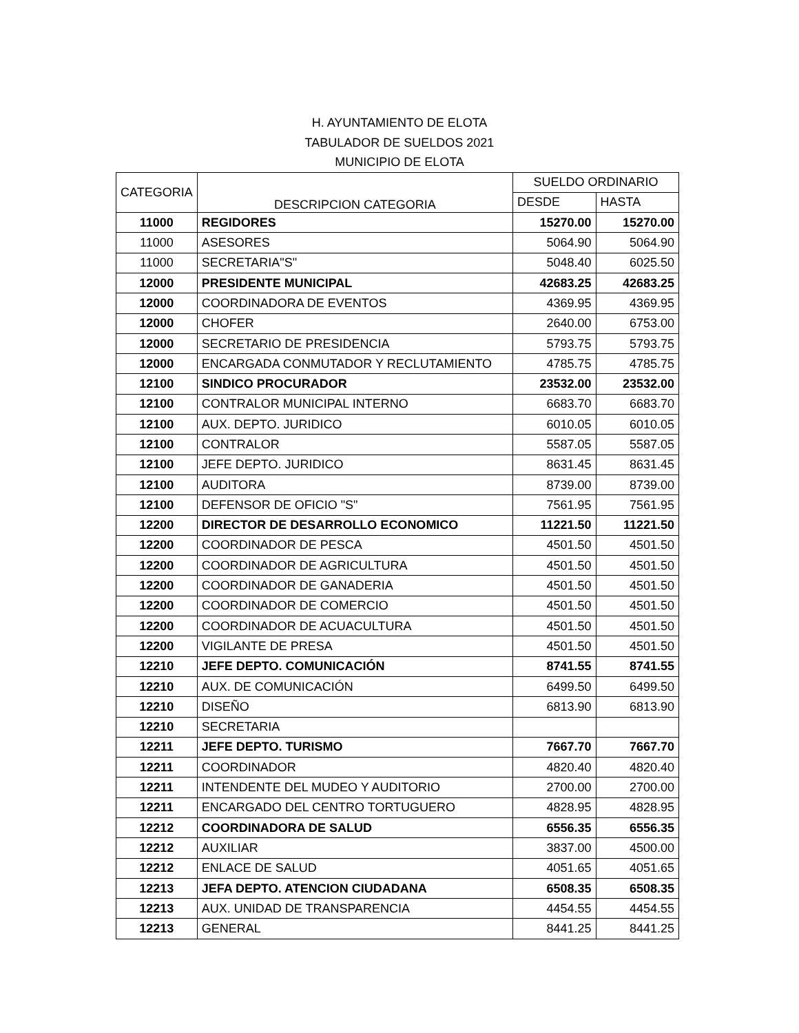H. AYUNTAMIENTO DE ELOTA
TABULADOR DE SUELDOS 2021
MUNICIPIO DE ELOTA
| CATEGORIA | DESCRIPCION CATEGORIA | SUELDO ORDINARIO | |
| --- | --- | --- | --- |
| | | DESDE | HASTA |
| 11000 | REGIDORES | 15270.00 | 15270.00 |
| 11000 | ASESORES | 5064.90 | 5064.90 |
| 11000 | SECRETARIA"S" | 5048.40 | 6025.50 |
| 12000 | PRESIDENTE MUNICIPAL | 42683.25 | 42683.25 |
| 12000 | COORDINADORA DE EVENTOS | 4369.95 | 4369.95 |
| 12000 | CHOFER | 2640.00 | 6753.00 |
| 12000 | SECRETARIO DE PRESIDENCIA | 5793.75 | 5793.75 |
| 12000 | ENCARGADA CONMUTADOR Y RECLUTAMIENTO | 4785.75 | 4785.75 |
| 12100 | SINDICO PROCURADOR | 23532.00 | 23532.00 |
| 12100 | CONTRALOR MUNICIPAL INTERNO | 6683.70 | 6683.70 |
| 12100 | AUX. DEPTO. JURIDICO | 6010.05 | 6010.05 |
| 12100 | CONTRALOR | 5587.05 | 5587.05 |
| 12100 | JEFE DEPTO. JURIDICO | 8631.45 | 8631.45 |
| 12100 | AUDITORA | 8739.00 | 8739.00 |
| 12100 | DEFENSOR DE OFICIO "S" | 7561.95 | 7561.95 |
| 12200 | DIRECTOR DE DESARROLLO ECONOMICO | 11221.50 | 11221.50 |
| 12200 | COORDINADOR DE PESCA | 4501.50 | 4501.50 |
| 12200 | COORDINADOR DE AGRICULTURA | 4501.50 | 4501.50 |
| 12200 | COORDINADOR DE GANADERIA | 4501.50 | 4501.50 |
| 12200 | COORDINADOR DE COMERCIO | 4501.50 | 4501.50 |
| 12200 | COORDINADOR DE ACUACULTURA | 4501.50 | 4501.50 |
| 12200 | VIGILANTE DE PRESA | 4501.50 | 4501.50 |
| 12210 | JEFE DEPTO. COMUNICACIÓN | 8741.55 | 8741.55 |
| 12210 | AUX. DE COMUNICACIÓN | 6499.50 | 6499.50 |
| 12210 | DISEÑO | 6813.90 | 6813.90 |
| 12210 | SECRETARIA | | |
| 12211 | JEFE DEPTO. TURISMO | 7667.70 | 7667.70 |
| 12211 | COORDINADOR | 4820.40 | 4820.40 |
| 12211 | INTENDENTE DEL MUDEO Y AUDITORIO | 2700.00 | 2700.00 |
| 12211 | ENCARGADO DEL CENTRO TORTUGUERO | 4828.95 | 4828.95 |
| 12212 | COORDINADORA DE SALUD | 6556.35 | 6556.35 |
| 12212 | AUXILIAR | 3837.00 | 4500.00 |
| 12212 | ENLACE DE SALUD | 4051.65 | 4051.65 |
| 12213 | JEFA DEPTO. ATENCION CIUDADANA | 6508.35 | 6508.35 |
| 12213 | AUX. UNIDAD DE TRANSPARENCIA | 4454.55 | 4454.55 |
| 12213 | GENERAL | 8441.25 | 8441.25 |